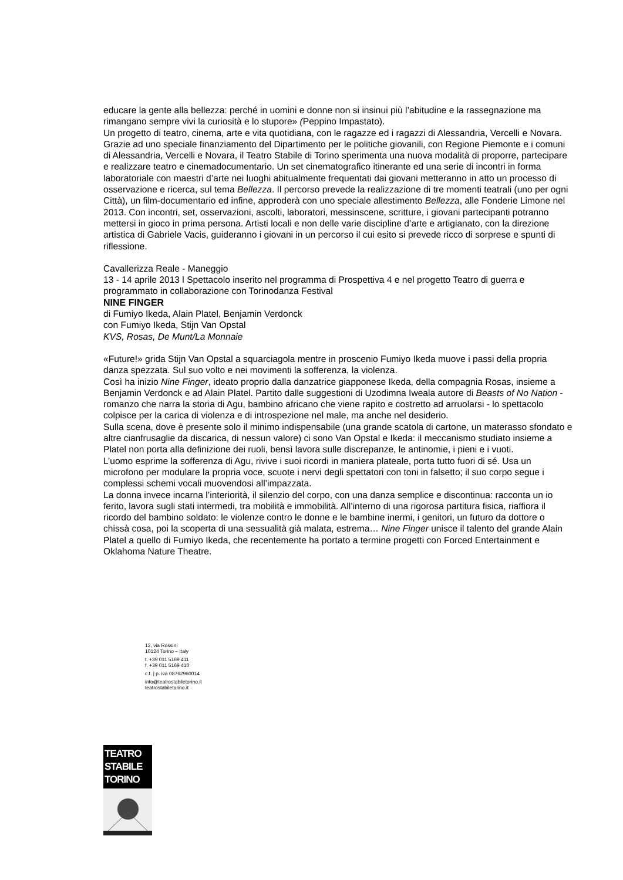educare la gente alla bellezza: perché in uomini e donne non si insinui più l’abitudine e la rassegnazione ma rimangano sempre vivi la curiosità e lo stupore» (Peppino Impastato).
Un progetto di teatro, cinema, arte e vita quotidiana, con le ragazze ed i ragazzi di Alessandria, Vercelli e Novara. Grazie ad uno speciale finanziamento del Dipartimento per le politiche giovanili, con Regione Piemonte e i comuni di Alessandria, Vercelli e Novara, il Teatro Stabile di Torino sperimenta una nuova modalità di proporre, partecipare e realizzare teatro e cinemadocumentario. Un set cinematografico itinerante ed una serie di incontri in forma laboratoriale con maestri d’arte nei luoghi abitualmente frequentati dai giovani metteranno in atto un processo di osservazione e ricerca, sul tema Bellezza. Il percorso prevede la realizzazione di tre momenti teatrali (uno per ogni Città), un film-documentario ed infine, approderà con uno speciale allestimento Bellezza, alle Fonderie Limone nel 2013. Con incontri, set, osservazioni, ascolti, laboratori, messinscene, scritture, i giovani partecipanti potranno mettersi in gioco in prima persona. Artisti locali e non delle varie discipline d’arte e artigianato, con la direzione artistica di Gabriele Vacis, guideranno i giovani in un percorso il cui esito si prevede ricco di sorprese e spunti di riflessione.
Cavallerizza Reale - Maneggio
13 - 14 aprile 2013 l Spettacolo inserito nel programma di Prospettiva 4 e nel progetto Teatro di guerra e programmato in collaborazione con Torinodanza Festival
NINE FINGER
di Fumiyo Ikeda, Alain Platel, Benjamin Verdonck
con Fumiyo Ikeda, Stijn Van Opstal
KVS, Rosas, De Munt/La Monnaie
«Future!» grida Stijn Van Opstal a squarciagola mentre in proscenio Fumiyo Ikeda muove i passi della propria danza spezzata. Sul suo volto e nei movimenti la sofferenza, la violenza.
Così ha inizio Nine Finger, ideato proprio dalla danzatrice giapponese Ikeda, della compagnia Rosas, insieme a Benjamin Verdonck e ad Alain Platel. Partito dalle suggestioni di Uzodimna Iweala autore di Beasts of No Nation - romanzo che narra la storia di Agu, bambino africano che viene rapito e costretto ad arruolarsi - lo spettacolo colpisce per la carica di violenza e di introspezione nel male, ma anche nel desiderio.
Sulla scena, dove è presente solo il minimo indispensabile (una grande scatola di cartone, un materasso sfondato e altre cianfrusaglie da discarica, di nessun valore) ci sono Van Opstal e Ikeda: il meccanismo studiato insieme a Platel non porta alla definizione dei ruoli, bensì lavora sulle discrepanze, le antinomie, i pieni e i vuoti.
L’uomo esprime la sofferenza di Agu, rivive i suoi ricordi in maniera plateale, porta tutto fuori di sé. Usa un microfono per modulare la propria voce, scuote i nervi degli spettatori con toni in falsetto; il suo corpo segue i complessi schemi vocali muovendosi all’impazzata.
La donna invece incarna l’interiorità, il silenzio del corpo, con una danza semplice e discontinua: racconta un io ferito, lavora sugli stati intermedi, tra mobilità e immobilità. All’interno di una rigorosa partitura fisica, riaffiora il ricordo del bambino soldato: le violenze contro le donne e le bambine inermi, i genitori, un futuro da dottore o chissà cosa, poi la scoperta di una sessualità già malata, estrema… Nine Finger unisce il talento del grande Alain Platel a quello di Fumiyo Ikeda, che recentemente ha portato a termine progetti con Forced Entertainment e Oklahoma Nature Theatre.
12, via Rossini
10124 Torino – Italy
t. +39 011 5169 411
f. +39 011 5169 410
c.f. | p. iva 08762960014
info@teatrostabiletorino.it
teatrostabiletorino.it
TEATRO
STABILE
TORINO